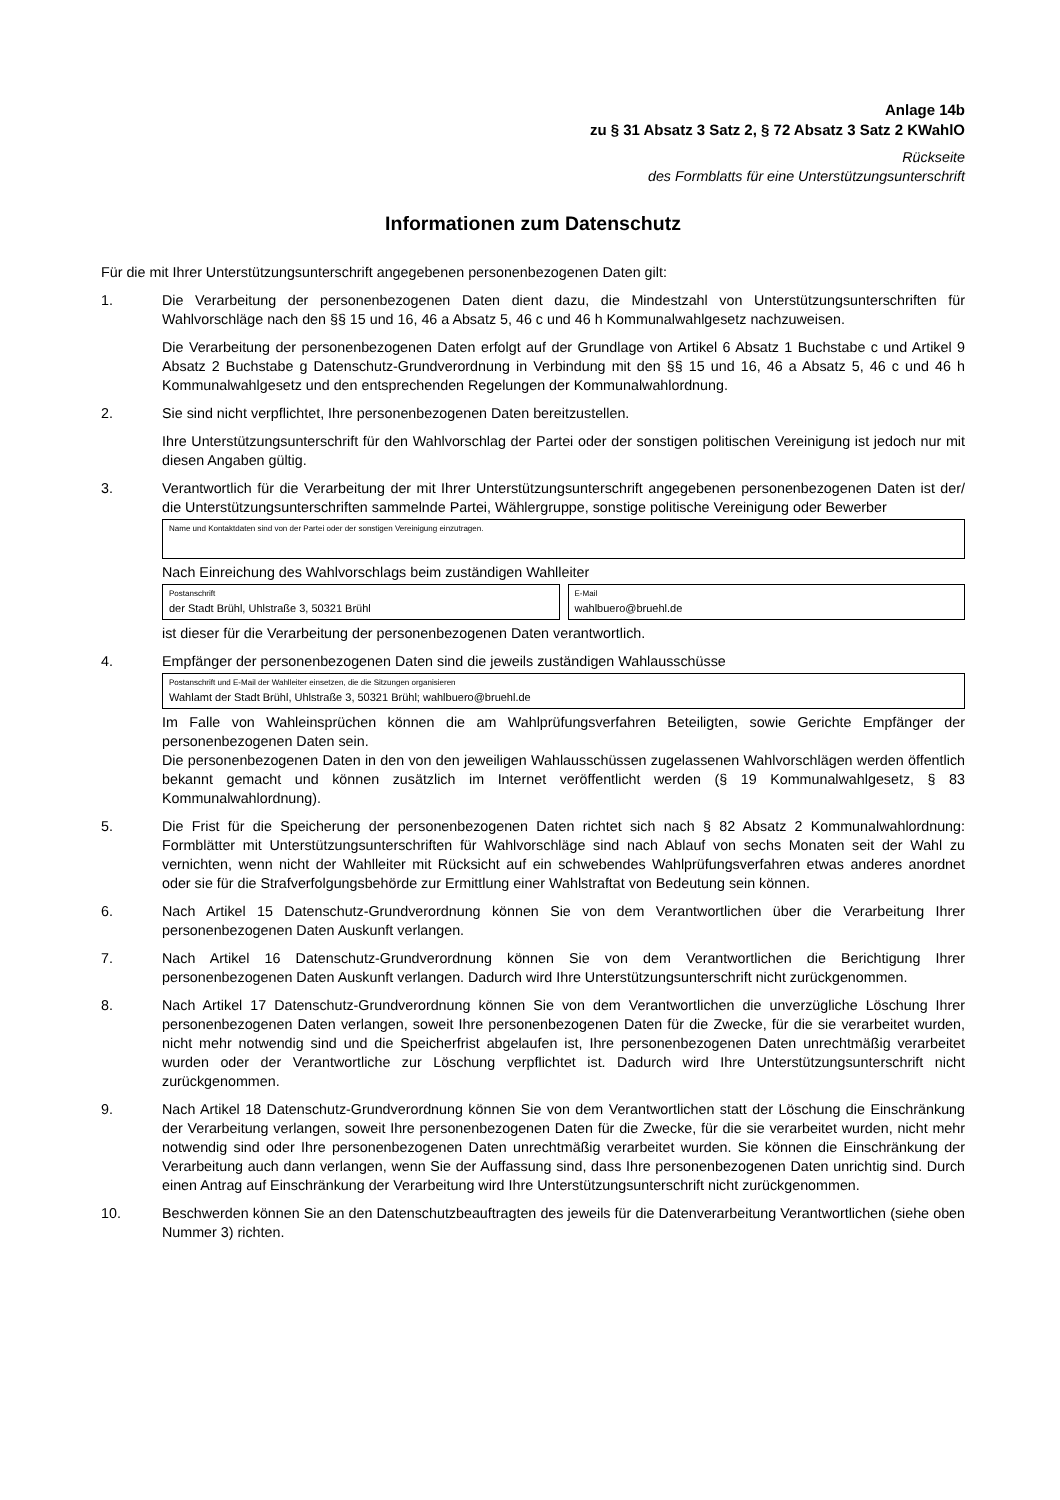Anlage 14b
zu § 31 Absatz 3 Satz 2, § 72 Absatz 3 Satz 2 KWahlO
Rückseite
des Formblatts für eine Unterstützungsunterschrift
Informationen zum Datenschutz
Für die mit Ihrer Unterstützungsunterschrift angegebenen personenbezogenen Daten gilt:
1. Die Verarbeitung der personenbezogenen Daten dient dazu, die Mindestzahl von Unterstützungsunterschriften für Wahlvorschläge nach den §§ 15 und 16, 46 a Absatz 5, 46 c und 46 h Kommunalwahlgesetz nachzuweisen.
Die Verarbeitung der personenbezogenen Daten erfolgt auf der Grundlage von Artikel 6 Absatz 1 Buchstabe c und Artikel 9 Absatz 2 Buchstabe g Datenschutz-Grundverordnung in Verbindung mit den §§ 15 und 16, 46 a Absatz 5, 46 c und 46 h Kommunalwahlgesetz und den entsprechenden Regelungen der Kommunalwahlordnung.
2. Sie sind nicht verpflichtet, Ihre personenbezogenen Daten bereitzustellen.
Ihre Unterstützungsunterschrift für den Wahlvorschlag der Partei oder der sonstigen politischen Vereinigung ist jedoch nur mit diesen Angaben gültig.
3. Verantwortlich für die Verarbeitung der mit Ihrer Unterstützungsunterschrift angegebenen personenbezogenen Daten ist der/ die Unterstützungsunterschriften sammelnde Partei, Wählergruppe, sonstige politische Vereinigung oder Bewerber
Name und Kontaktdaten sind von der Partei oder der sonstigen Vereinigung einzutragen.
Nach Einreichung des Wahlvorschlags beim zuständigen Wahlleiter
Postanschrift
der Stadt Brühl, Uhlstraße 3, 50321 Brühl
E-Mail
wahlbuero@bruehl.de
ist dieser für die Verarbeitung der personenbezogenen Daten verantwortlich.
4. Empfänger der personenbezogenen Daten sind die jeweils zuständigen Wahlausschüsse
Postanschrift und E-Mail der Wahlleiter einsetzen, die die Sitzungen organisieren
Wahlamt der Stadt Brühl, Uhlstraße 3, 50321 Brühl; wahlbuero@bruehl.de
Im Falle von Wahleinsprüchen können die am Wahlprüfungsverfahren Beteiligten, sowie Gerichte Empfänger der personenbezogenen Daten sein.
Die personenbezogenen Daten in den von den jeweiligen Wahlausschüssen zugelassenen Wahlvorschlägen werden öffentlich bekannt gemacht und können zusätzlich im Internet veröffentlicht werden (§ 19 Kommunalwahlgesetz, § 83 Kommunalwahlordnung).
5. Die Frist für die Speicherung der personenbezogenen Daten richtet sich nach § 82 Absatz 2 Kommunalwahlordnung: Formblätter mit Unterstützungsunterschriften für Wahlvorschläge sind nach Ablauf von sechs Monaten seit der Wahl zu vernichten, wenn nicht der Wahlleiter mit Rücksicht auf ein schwebendes Wahlprüfungsverfahren etwas anderes anordnet oder sie für die Strafverfolgungsbehörde zur Ermittlung einer Wahlstraftat von Bedeutung sein können.
6. Nach Artikel 15 Datenschutz-Grundverordnung können Sie von dem Verantwortlichen über die Verarbeitung Ihrer personenbezogenen Daten Auskunft verlangen.
7. Nach Artikel 16 Datenschutz-Grundverordnung können Sie von dem Verantwortlichen die Berichtigung Ihrer personenbezogenen Daten Auskunft verlangen. Dadurch wird Ihre Unterstützungsunterschrift nicht zurückgenommen.
8. Nach Artikel 17 Datenschutz-Grundverordnung können Sie von dem Verantwortlichen die unverzügliche Löschung Ihrer personenbezogenen Daten verlangen, soweit Ihre personenbezogenen Daten für die Zwecke, für die sie verarbeitet wurden, nicht mehr notwendig sind und die Speicherfrist abgelaufen ist, Ihre personenbezogenen Daten unrechtmäßig verarbeitet wurden oder der Verantwortliche zur Löschung verpflichtet ist. Dadurch wird Ihre Unterstützungsunterschrift nicht zurückgenommen.
9. Nach Artikel 18 Datenschutz-Grundverordnung können Sie von dem Verantwortlichen statt der Löschung die Einschränkung der Verarbeitung verlangen, soweit Ihre personenbezogenen Daten für die Zwecke, für die sie verarbeitet wurden, nicht mehr notwendig sind oder Ihre personenbezogenen Daten unrechtmäßig verarbeitet wurden. Sie können die Einschränkung der Verarbeitung auch dann verlangen, wenn Sie der Auffassung sind, dass Ihre personenbezogenen Daten unrichtig sind. Durch einen Antrag auf Einschränkung der Verarbeitung wird Ihre Unterstützungsunterschrift nicht zurückgenommen.
10. Beschwerden können Sie an den Datenschutzbeauftragten des jeweils für die Datenverarbeitung Verantwortlichen (siehe oben Nummer 3) richten.